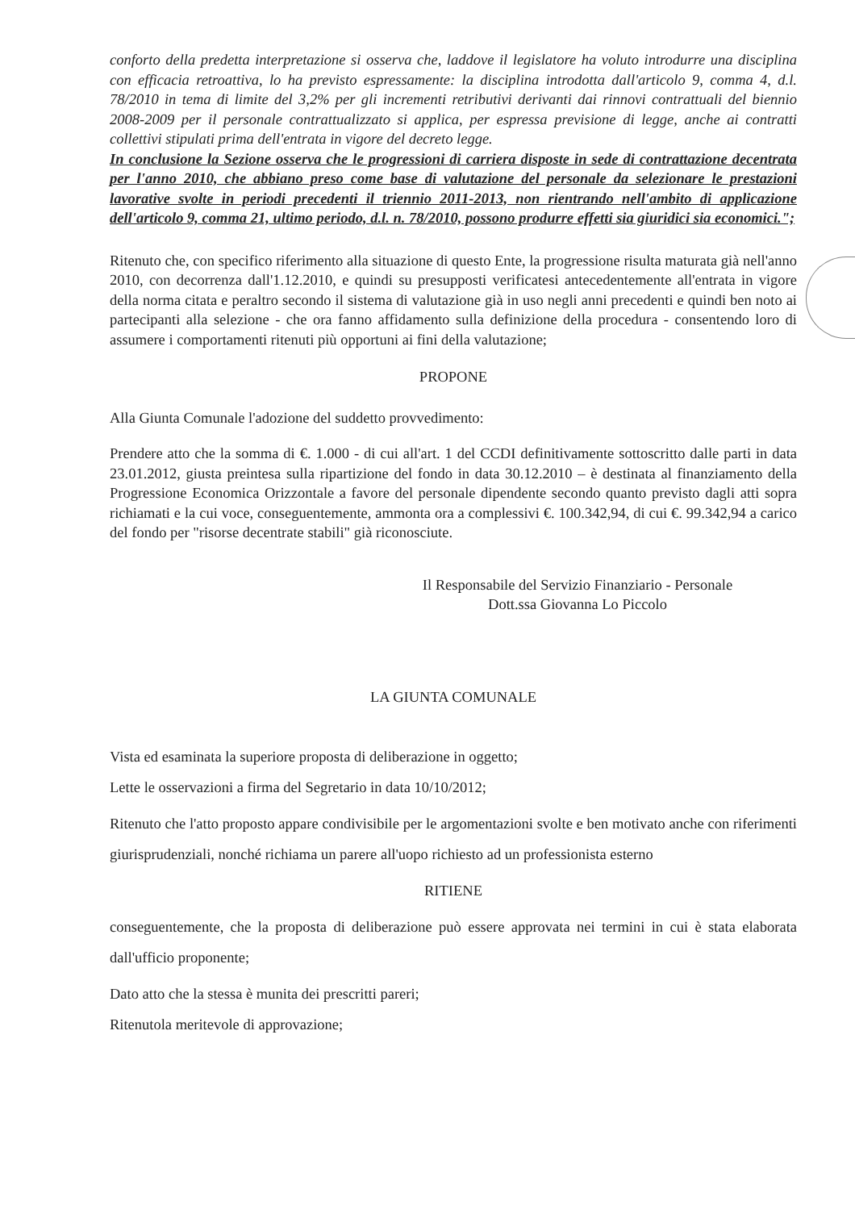conforto della predetta interpretazione si osserva che, laddove il legislatore ha voluto introdurre una disciplina con efficacia retroattiva, lo ha previsto espressamente: la disciplina introdotta dall'articolo 9, comma 4, d.l. 78/2010 in tema di limite del 3,2% per gli incrementi retributivi derivanti dai rinnovi contrattuali del biennio 2008-2009 per il personale contrattualizzato si applica, per espressa previsione di legge, anche ai contratti collettivi stipulati prima dell'entrata in vigore del decreto legge.
In conclusione la Sezione osserva che le progressioni di carriera disposte in sede di contrattazione decentrata per l'anno 2010, che abbiano preso come base di valutazione del personale da selezionare le prestazioni lavorative svolte in periodi precedenti il triennio 2011-2013, non rientrando nell'ambito di applicazione dell'articolo 9, comma 21, ultimo periodo, d.l. n. 78/2010, possono produrre effetti sia giuridici sia economici.";
Ritenuto che, con specifico riferimento alla situazione di questo Ente, la progressione risulta maturata già nell'anno 2010, con decorrenza dall'1.12.2010, e quindi su presupposti verificatesi antecedentemente all'entrata in vigore della norma citata e peraltro secondo il sistema di valutazione già in uso negli anni precedenti e quindi ben noto ai partecipanti alla selezione - che ora fanno affidamento sulla definizione della procedura - consentendo loro di assumere i comportamenti ritenuti più opportuni ai fini della valutazione;
PROPONE
Alla Giunta Comunale l'adozione del suddetto provvedimento:
Prendere atto che la somma di €. 1.000 - di cui all'art. 1 del CCDI definitivamente sottoscritto dalle parti in data 23.01.2012, giusta preintesa sulla ripartizione del fondo in data 30.12.2010 – è destinata al finanziamento della Progressione Economica Orizzontale a favore del personale dipendente secondo quanto previsto dagli atti sopra richiamati e la cui voce, conseguentemente, ammonta ora a complessivi €. 100.342,94, di cui €. 99.342,94 a carico del fondo per "risorse decentrate stabili" già riconosciute.
Il Responsabile del Servizio Finanziario - Personale
Dott.ssa Giovanna Lo Piccolo
LA GIUNTA COMUNALE
Vista ed esaminata la superiore proposta di deliberazione in oggetto;
Lette le osservazioni a firma del Segretario in data 10/10/2012;
Ritenuto che l'atto proposto appare condivisibile per le argomentazioni svolte e ben motivato anche con riferimenti giurisprudenziali, nonché richiama un parere all'uopo richiesto ad un professionista esterno
RITIENE
conseguentemente, che la proposta di deliberazione può essere approvata nei termini in cui è stata elaborata dall'ufficio proponente;
Dato atto che la stessa è munita dei prescritti pareri;
Ritenutola meritevole di approvazione;